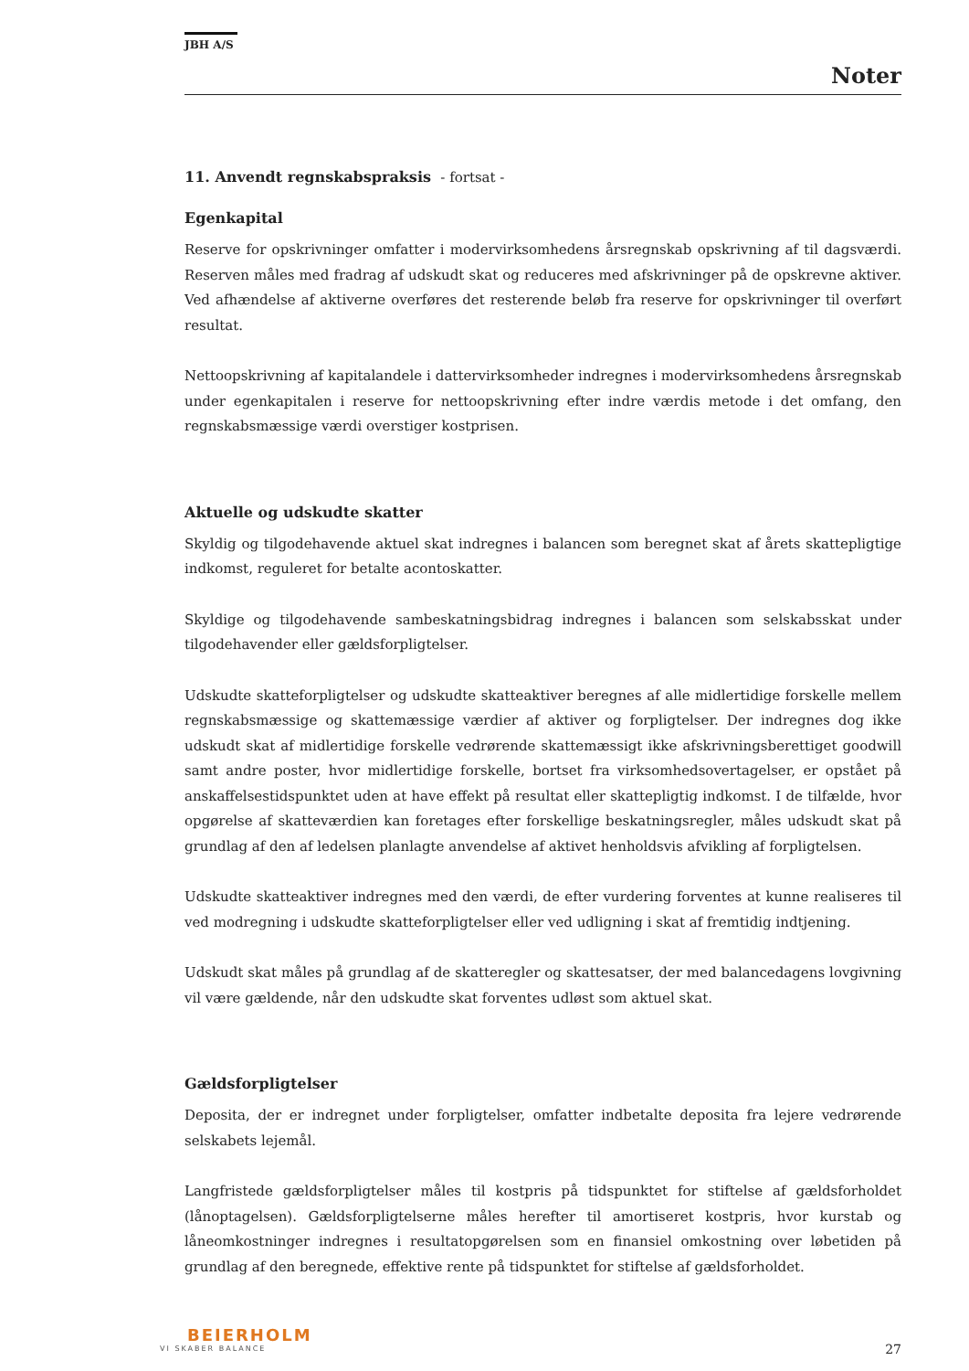JBH A/S
Noter
11. Anvendt regnskabspraksis - fortsat -
Egenkapital
Reserve for opskrivninger omfatter i modervirksomhedens årsregnskab opskrivning af til dagsværdi. Reserven måles med fradrag af udskudt skat og reduceres med afskrivninger på de opskrevne aktiver. Ved afhændelse af aktiverne overføres det resterende beløb fra reserve for opskrivninger til overført resultat.
Nettoopskrivning af kapitalandele i dattervirksomheder indregnes i modervirksomhedens årsregnskab under egenkapitalen i reserve for nettoopskrivning efter indre værdis metode i det omfang, den regnskabsmæssige værdi overstiger kostprisen.
Aktuelle og udskudte skatter
Skyldig og tilgodehavende aktuel skat indregnes i balancen som beregnet skat af årets skattepligtige indkomst, reguleret for betalte acontoskatter.
Skyldige og tilgodehavende sambeskatningsbidrag indregnes i balancen som selskabsskat under tilgodehavender eller gældsforpligtelser.
Udskudte skatteforpligtelser og udskudte skatteaktiver beregnes af alle midlertidige forskelle mellem regnskabsmæssige og skattemæssige værdier af aktiver og forpligtelser. Der indregnes dog ikke udskudt skat af midlertidige forskelle vedrørende skattemæssigt ikke afskrivningsberettiget goodwill samt andre poster, hvor midlertidige forskelle, bortset fra virksomhedsovertagelser, er opstået på anskaffelsestidspunktet uden at have effekt på resultat eller skattepligtig indkomst. I de tilfælde, hvor opgørelse af skatteværdien kan foretages efter forskellige beskatningsregler, måles udskudt skat på grundlag af den af ledelsen planlagte anvendelse af aktivet henholdsvis afvikling af forpligtelsen.
Udskudte skatteaktiver indregnes med den værdi, de efter vurdering forventes at kunne realiseres til ved modregning i udskudte skatteforpligtelser eller ved udligning i skat af fremtidig indtjening.
Udskudt skat måles på grundlag af de skatteregler og skattesatser, der med balancedagens lovgivning vil være gældende, når den udskudte skat forventes udløst som aktuel skat.
Gældsforpligtelser
Deposita, der er indregnet under forpligtelser, omfatter indbetalte deposita fra lejere vedrørende selskabets lejemål.
Langfristede gældsforpligtelser måles til kostpris på tidspunktet for stiftelse af gældsforholdet (lånoptagelsen). Gældsforpligtelserne måles herefter til amortiseret kostpris, hvor kurstab og låneomkostninger indregnes i resultatopgørelsen som en finansiel omkostning over løbetiden på grundlag af den beregnede, effektive rente på tidspunktet for stiftelse af gældsforholdet.
BEIERHOLM
VI SKABER BALANCE
27